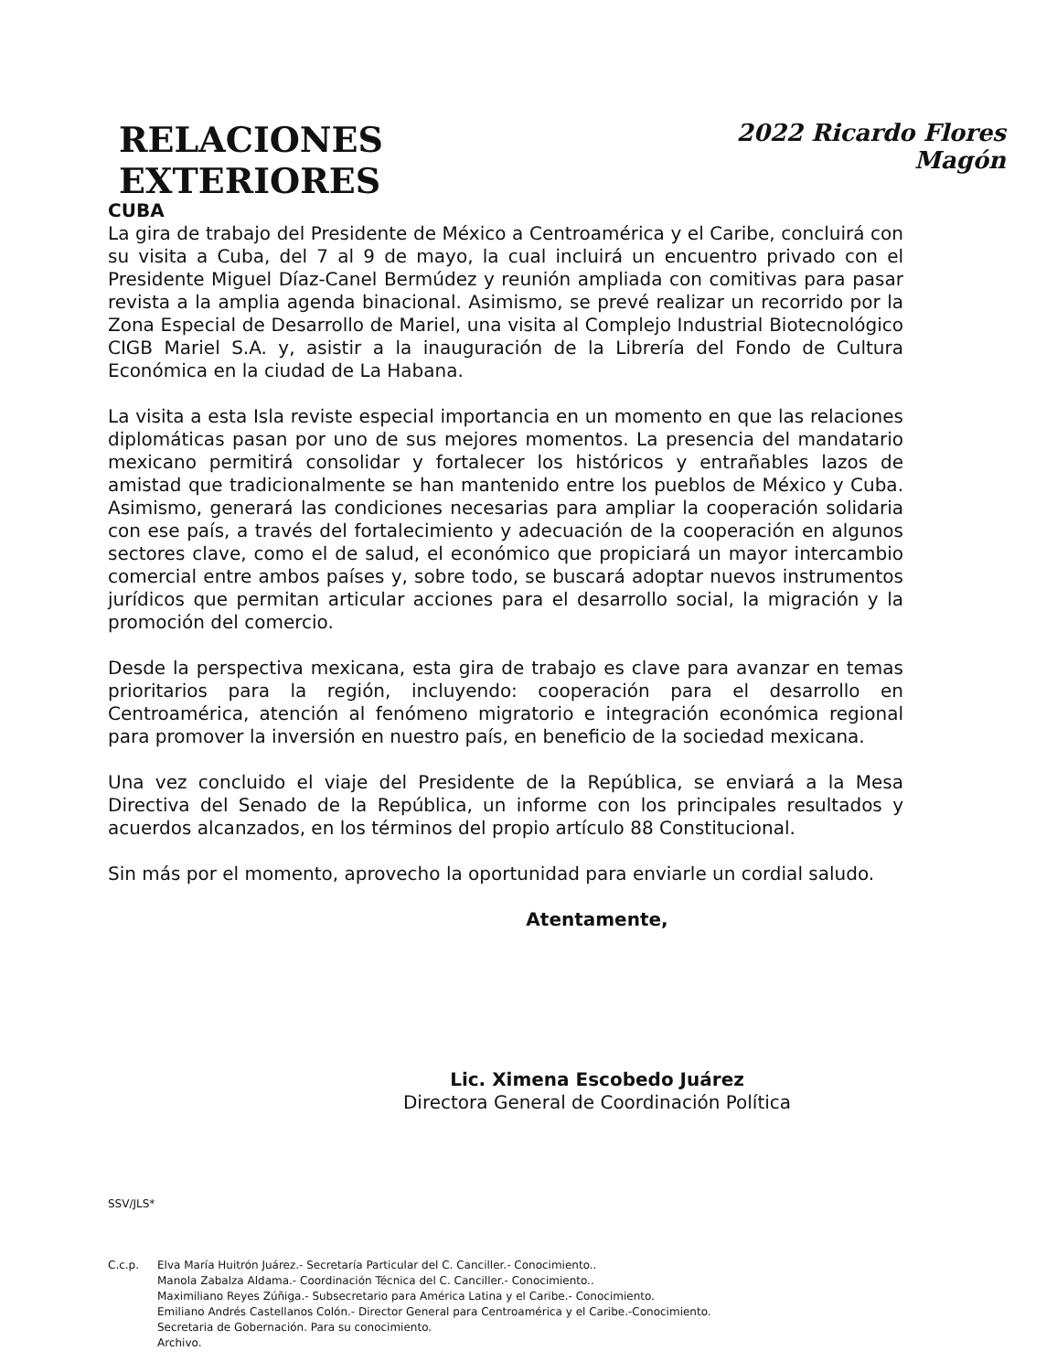RELACIONES EXTERIORES
2022 Ricardo Flores Magón
CUBA
La gira de trabajo del Presidente de México a Centroamérica y el Caribe, concluirá con su visita a Cuba, del 7 al 9 de mayo, la cual incluirá un encuentro privado con el Presidente Miguel Díaz-Canel Bermúdez y reunión ampliada con comitivas para pasar revista a la amplia agenda binacional. Asimismo, se prevé realizar un recorrido por la Zona Especial de Desarrollo de Mariel, una visita al Complejo Industrial Biotecnológico CIGB Mariel S.A. y, asistir a la inauguración de la Librería del Fondo de Cultura Económica en la ciudad de La Habana.
La visita a esta Isla reviste especial importancia en un momento en que las relaciones diplomáticas pasan por uno de sus mejores momentos. La presencia del mandatario mexicano permitirá consolidar y fortalecer los históricos y entrañables lazos de amistad que tradicionalmente se han mantenido entre los pueblos de México y Cuba. Asimismo, generará las condiciones necesarias para ampliar la cooperación solidaria con ese país, a través del fortalecimiento y adecuación de la cooperación en algunos sectores clave, como el de salud, el económico que propiciará un mayor intercambio comercial entre ambos países y, sobre todo, se buscará adoptar nuevos instrumentos jurídicos que permitan articular acciones para el desarrollo social, la migración y la promoción del comercio.
Desde la perspectiva mexicana, esta gira de trabajo es clave para avanzar en temas prioritarios para la región, incluyendo: cooperación para el desarrollo en Centroamérica, atención al fenómeno migratorio e integración económica regional para promover la inversión en nuestro país, en beneficio de la sociedad mexicana.
Una vez concluido el viaje del Presidente de la República, se enviará a la Mesa Directiva del Senado de la República, un informe con los principales resultados y acuerdos alcanzados, en los términos del propio artículo 88 Constitucional.
Sin más por el momento, aprovecho la oportunidad para enviarle un cordial saludo.
Atentamente,
Lic. Ximena Escobedo Juárez
Directora General de Coordinación Política
SSV/JLS*
C.c.p. Elva María Huitrón Juárez.- Secretaría Particular del C. Canciller.- Conocimiento..
Manola Zabalza Aldama.- Coordinación Técnica del C. Canciller.- Conocimiento..
Maximiliano Reyes Zúñiga.- Subsecretario para América Latina y el Caribe.- Conocimiento.
Emiliano Andrés Castellanos Colón.- Director General para Centroamérica y el Caribe.-Conocimiento.
Secretaria de Gobernación. Para su conocimiento.
Archivo.